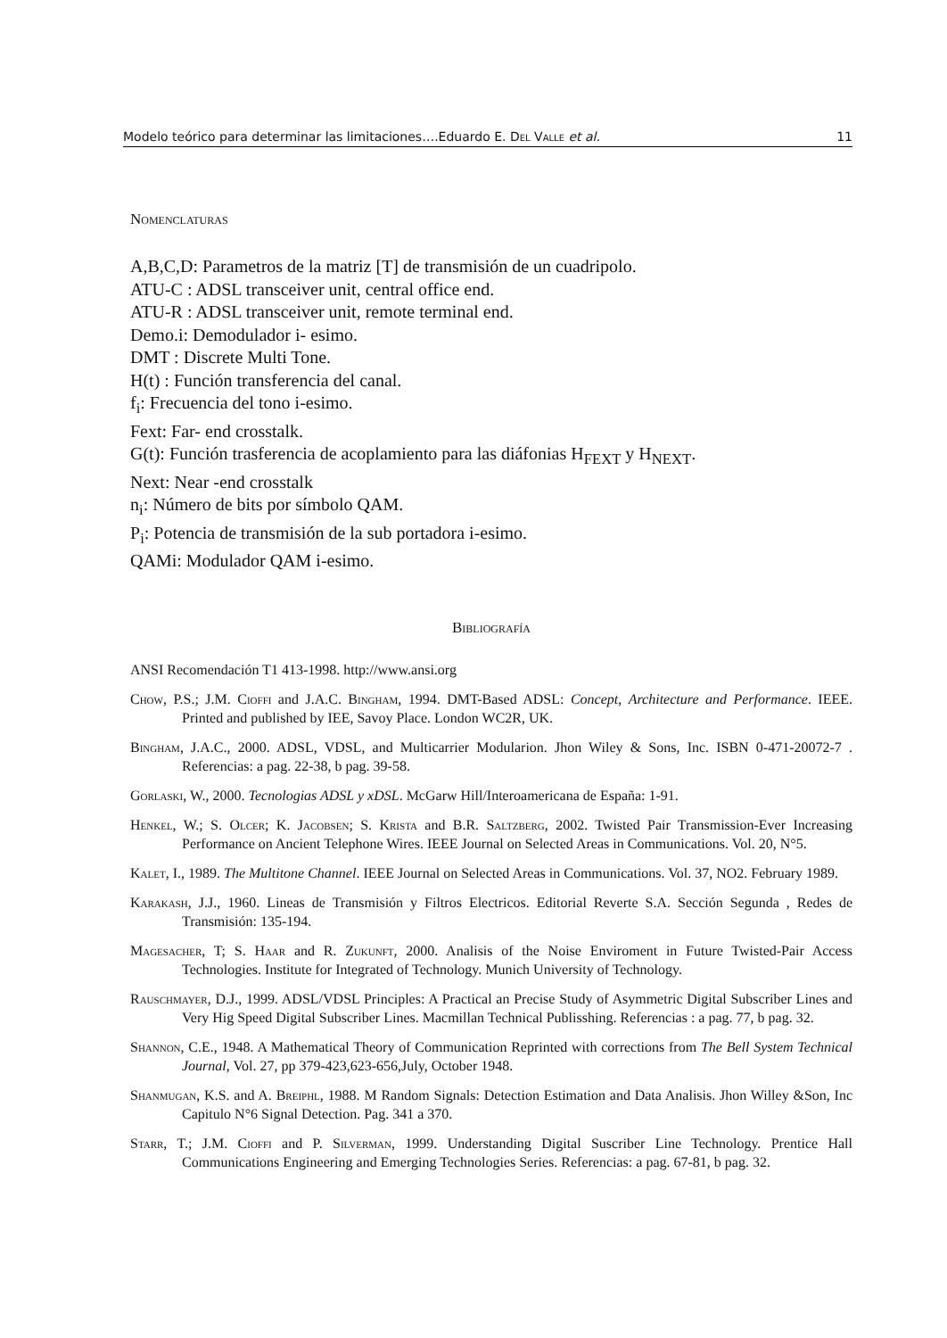Modelo teórico para determinar las limitaciones….Eduardo E. Del Valle et al. 11
Nomenclaturas
A,B,C,D: Parametros de la matriz [T] de transmisión de un cuadripolo.
ATU-C : ADSL transceiver unit, central office end.
ATU-R : ADSL transceiver unit, remote terminal end.
Demo.i: Demodulador i- esimo.
DMT : Discrete Multi Tone.
H(t) : Función transferencia del canal.
f<sub>i</sub>: Frecuencia del tono i-esimo.
Fext: Far- end crosstalk.
G(t): Función trasferencia de acoplamiento para las diáfonias H<sub>FEXT</sub> y H<sub>NEXT</sub>.
Next: Near -end crosstalk
n<sub>i</sub>: Número de bits por símbolo QAM.
P<sub>i</sub>: Potencia de transmisión de la sub portadora i-esimo.
QAMi: Modulador QAM i-esimo.
Bibliografía
ANSI Recomendación T1 413-1998. http://www.ansi.org
Chow, P.S.; J.M. Cioffi and J.A.C. Bingham, 1994. DMT-Based ADSL: Concept, Architecture and Performance. IEEE. Printed and published by IEE, Savoy Place. London WC2R, UK.
Bingham, J.A.C., 2000. ADSL, VDSL, and Multicarrier Modularion. Jhon Wiley & Sons, Inc. ISBN 0-471-20072-7 . Referencias: a pag. 22-38, b pag. 39-58.
Gorlaski, W., 2000. Tecnologias ADSL y xDSL. McGarw Hill/Interoamericana de España: 1-91.
Henkel, W.; S. Olcer; K. Jacobsen; S. Krista and B.R. Saltzberg, 2002. Twisted Pair Transmission-Ever Increasing Performance on Ancient Telephone Wires. IEEE Journal on Selected Areas in Communications. Vol. 20, N°5.
Kalet, I., 1989. The Multitone Channel. IEEE Journal on Selected Areas in Communications. Vol. 37, NO2. February 1989.
Karakash, J.J., 1960. Lineas de Transmisión y Filtros Electricos. Editorial Reverte S.A. Sección Segunda , Redes de Transmisión: 135-194.
Magesacher, T; S. Haar and R. Zukunft, 2000. Analisis of the Noise Enviroment in Future Twisted-Pair Access Technologies. Institute for Integrated of Technology. Munich University of Technology.
Rauschmayer, D.J., 1999. ADSL/VDSL Principles: A Practical an Precise Study of Asymmetric Digital Subscriber Lines and Very Hig Speed Digital Subscriber Lines. Macmillan Technical Publisshing. Referencias : a pag. 77, b pag. 32.
Shannon, C.E., 1948. A Mathematical Theory of Communication Reprinted with corrections from The Bell System Technical Journal, Vol. 27, pp 379-423,623-656,July, October 1948.
Shanmugan, K.S. and A. Breiphl, 1988. M Random Signals: Detection Estimation and Data Analisis. Jhon Willey &Son, Inc Capitulo N°6 Signal Detection. Pag. 341 a 370.
Starr, T.; J.M. Cioffi and P. Silverman, 1999. Understanding Digital Suscriber Line Technology. Prentice Hall Communications Engineering and Emerging Technologies Series. Referencias: a pag. 67-81, b pag. 32.